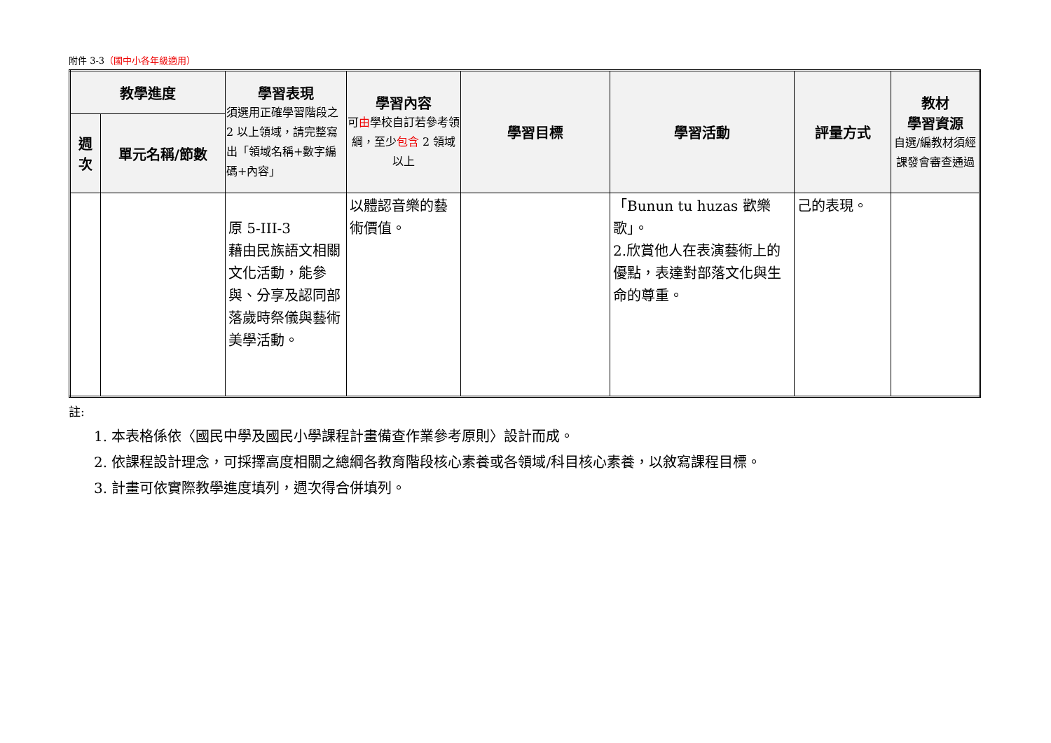附件 3-3（國中小各年級適用）
| 教學進度 | | 學習表現 須選用正確學習階段之 2 以上領域，請完整寫出「領域名稱+數字編碼+內容」 | 學習內容 可 由 學校自訂若參考領綱，至少 包含 2 領域以上 | 學習目標 | 學習活動 | 評量方式 | 教材 學習資源 自選/編教材須經課發會審查通過 |
| --- | --- | --- | --- | --- | --- | --- | --- |
| 週 次 | 單元名稱/節數 | | | | | | |
| | | 原 5-III-3 藉由民族語文相關文化活動，能參與、分享及認同部落歲時祭儀與藝術美學活動。 | 以體認音樂的藝術價值。 | | 「Bunun tu huzas 歡樂歌」。 2.欣賞他人在表演藝術上的優點，表達對部落文化與生命的尊重。 | 己的表現。 | |
註:
1. 本表格係依〈國民中學及國民小學課程計畫備查作業參考原則〉設計而成。
2. 依課程設計理念，可採擇高度相關之總綱各教育階段核心素養或各領域/科目核心素養，以敘寫課程目標。
3. 計畫可依實際教學進度填列，週次得合併填列。